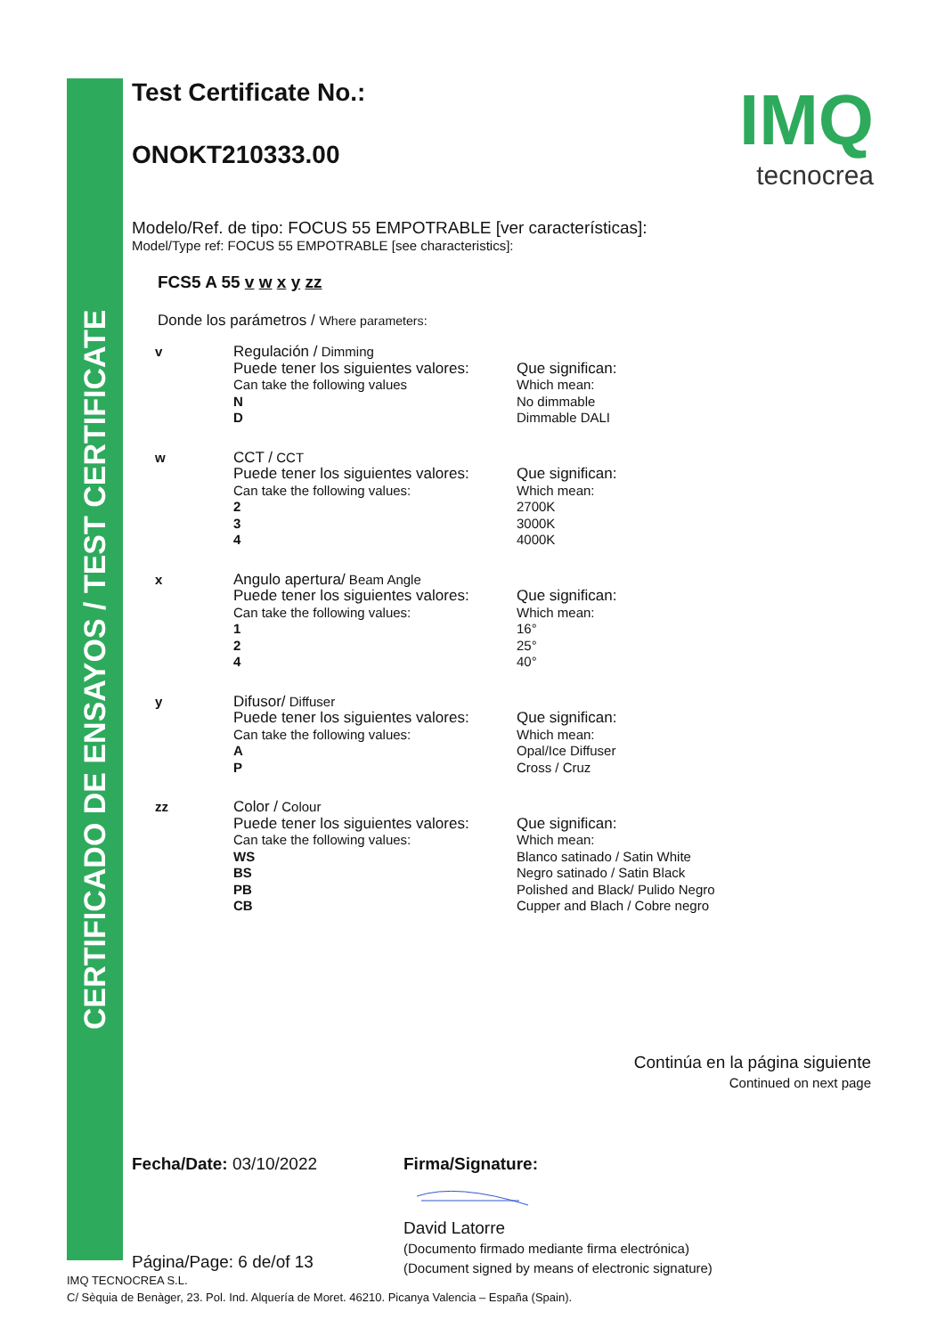CERTIFICADO DE ENSAYOS / TEST CERTIFICATE
IMQ
tecnocrea
Test Certificate No.:
ONOKT210333.00
Modelo/Ref. de tipo: FOCUS 55 EMPOTRABLE [ver características]:
Model/Type ref: FOCUS 55 EMPOTRABLE [see characteristics]:
FCS5 A 55 v w x y zz
Donde los parámetros / Where parameters:
v
Regulación / Dimming
Puede tener los siguientes valores:
Can take the following values
N
D
Que significan:
Which mean:
No dimmable
Dimmable DALI
w
CCT / CCT
Puede tener los siguientes valores:
Can take the following values:
2
3
4
Que significan:
Which mean:
2700K
3000K
4000K
x
Angulo apertura/ Beam Angle
Puede tener los siguientes valores:
Can take the following values:
1
2
4
Que significan:
Which mean:
16°
25°
40°
y
Difusor/ Diffuser
Puede tener los siguientes valores:
Can take the following values:
A
P
Que significan:
Which mean:
Opal/Ice Diffuser
Cross / Cruz
zz
Color / Colour
Puede tener los siguientes valores:
Can take the following values:
WS
BS
PB
CB
Que significan:
Which mean:
Blanco satinado / Satin White
Negro satinado / Satin Black
Polished and Black/ Pulido Negro
Cupper and Blach / Cobre negro
Continúa en la página siguiente
Continued on next page
Fecha/Date: 03/10/2022
Página/Page: 6 de/of 13
Firma/Signature:
David Latorre
(Documento firmado mediante firma electrónica)
(Document signed by means of electronic signature)
IMQ TECNOCREA S.L.
C/ Sèquia de Benàger, 23. Pol. Ind. Alquería de Moret. 46210. Picanya Valencia – España (Spain).